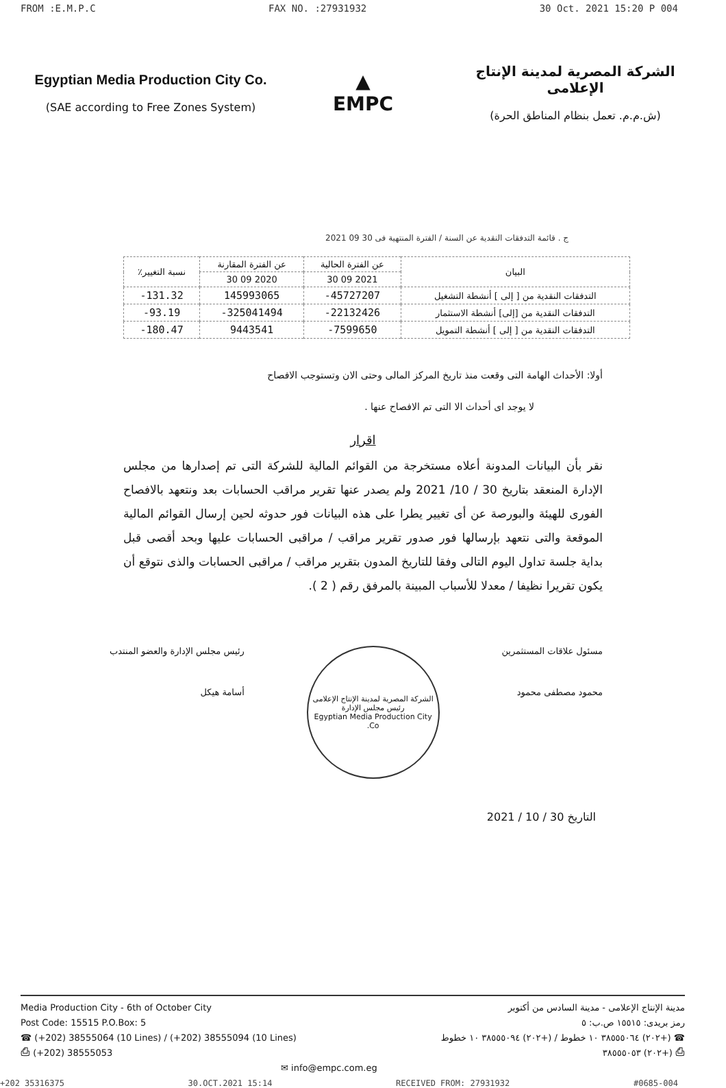FROM :E.M.P.C FAX NO. :27931932 30 Oct. 2021 15:20 P 004
Egyptian Media Production City Co.
(SAE according to Free Zones System)
▲
EMPC
الشركة المصرية لمدينة الإنتاج الإعلامى
(ش.م.م. تعمل بنظام المناطق الحرة)
ج . قائمة التدفقات النقدية عن السنة / الفترة المنتهية فى 30 09 2021
| البيان | عن الفترة الحالية | عن الفترة المقارنة | نسبة التغيير٪ |
| --- | --- | --- | --- |
| | 2021 09 30 | 2020 09 30 | |
| التدفقات النقدية من [ إلى ] أنشطة التشغيل | 45727207- | 145993065 | 131.32- |
| التدفقات النقدية من [إلى] أنشطة الاستثمار | 22132426- | 325041494- | 93.19- |
| التدفقات النقدية من [ إلى ] أنشطة التمويل | 7599650- | 9443541 | 180.47- |
أولا: الأحداث الهامة التى وقعت منذ تاريخ المركز المالى وحتى الان وتستوجب الافصاح
لا يوجد اى أحداث الا التى تم الافصاح عنها .
اقرار
نقر بأن البيانات المدونة أعلاه مستخرجة من القوائم المالية للشركة التى تم إصدارها من مجلس الإدارة المنعقد بتاريخ 30 / 10/ 2021 ولم يصدر عنها تقرير مراقب الحسابات بعد ونتعهد بالافصاح الفورى للهيئة والبورصة عن أى تغيير يطرا على هذه البيانات فور حدوثه لحين إرسال القوائم المالية الموقعة والتى نتعهد بإرسالها فور صدور تقرير مراقب / مراقبى الحسابات عليها وبحد أقصى قبل بداية جلسة تداول اليوم التالى وفقا للتاريخ المدون بتقرير مراقب / مراقبى الحسابات والذى نتوقع أن يكون تقريرا نظيفا / معدلا للأسباب المبينة بالمرفق رقم ( 2 ).
مسئول علاقات المستثمرين
محمود مصطفى محمود
الشركة المصرية لمدينة الإنتاج الإعلامى
رئيس مجلس الإدارة
Egyptian Media Production City Co.
رئيس مجلس الإدارة والعضو المنتدب
أسامة هيكل
التاريخ 30 / 10 / 2021
Media Production City - 6th of October City
Post Code: 15515 P.O.Box: 5
☎ (+202) 38555064 (10 Lines) / (+202) 38555094 (10 Lines)
⎙ (+202) 38555053
✉ info@empc.com.eg
مدينة الإنتاج الإعلامى - مدينة السادس من أكتوبر
رمز بريدى: ١٥٥١٥ ص.ب: ٥
☎ (+٢٠٢) ٣٨٥٥٥٠٦٤ ١٠ خطوط / (+٢٠٢) ٣٨٥٥٥٠٩٤ ١٠ خطوط
⎙ (+٢٠٢) ٣٨٥٥٥٠٥٣
+202 35316375 30.OCT.2021 15:14 RECEIVED FROM: 27931932 #0685-004